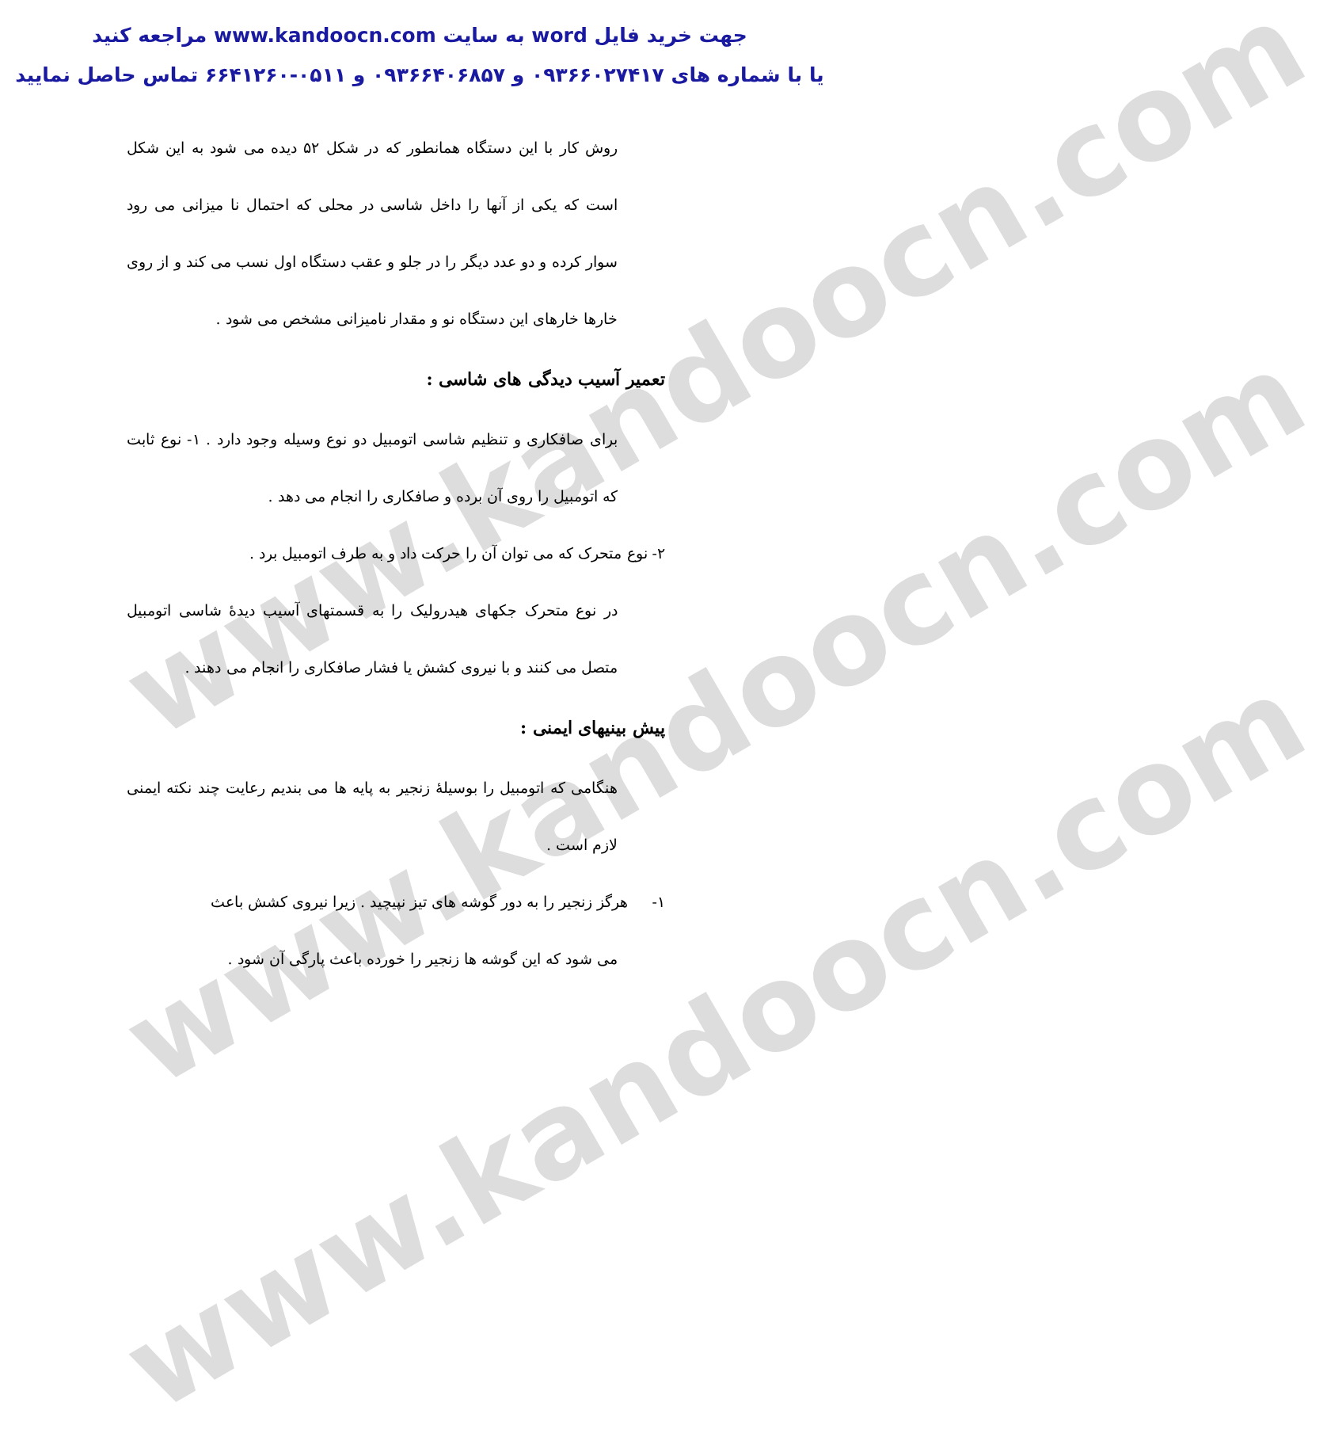www.kandoocn.com
www.kandoocn.com
www.kandoocn.com
جهت خرید فایل word به سایت www.kandoocn.com مراجعه کنید
یا با شماره های ۰۹۳۶۶۰۲۷۴۱۷ و ۰۹۳۶۶۴۰۶۸۵۷ و ۰۵۱۱-۶۶۴۱۲۶۰ تماس حاصل نمایید
روش کار با این دستگاه همانطور که در شکل ۵۲ دیده می شود به این شکل است که یکی از آنها را داخل شاسی در محلی که احتمال نا میزانی می رود سوار کرده و دو عدد دیگر را در جلو و عقب دستگاه اول نسب می کند و از روی خارها خارهای این دستگاه نو و مقدار نامیزانی مشخص می شود .
تعمیر آسیب دیدگی های شاسی :
برای صافکاری و تنظیم شاسی اتومبیل دو نوع وسیله وجود دارد . ۱- نوع ثابت که اتومبیل را روی آن برده و صافکاری را انجام می دهد .
۲- نوع متحرک که می توان آن را حرکت داد و به طرف اتومبیل برد .
در نوع متحرک جکهای هیدرولیک را به قسمتهای آسیب دیدهٔ شاسی اتومبیل متصل می کنند و با نیروی کشش یا فشار صافکاری را انجام می دهند .
پیش بینیهای ایمنی :
هنگامی که اتومبیل را بوسیلهٔ زنجیر به پایه ها می بندیم رعایت چند نکته ایمنی لازم است .
۱- هرگز زنجیر را به دور گوشه های تیز نپیچید . زیرا نیروی کشش باعث
می شود که این گوشه ها زنجیر را خورده باعث پارگی آن شود .